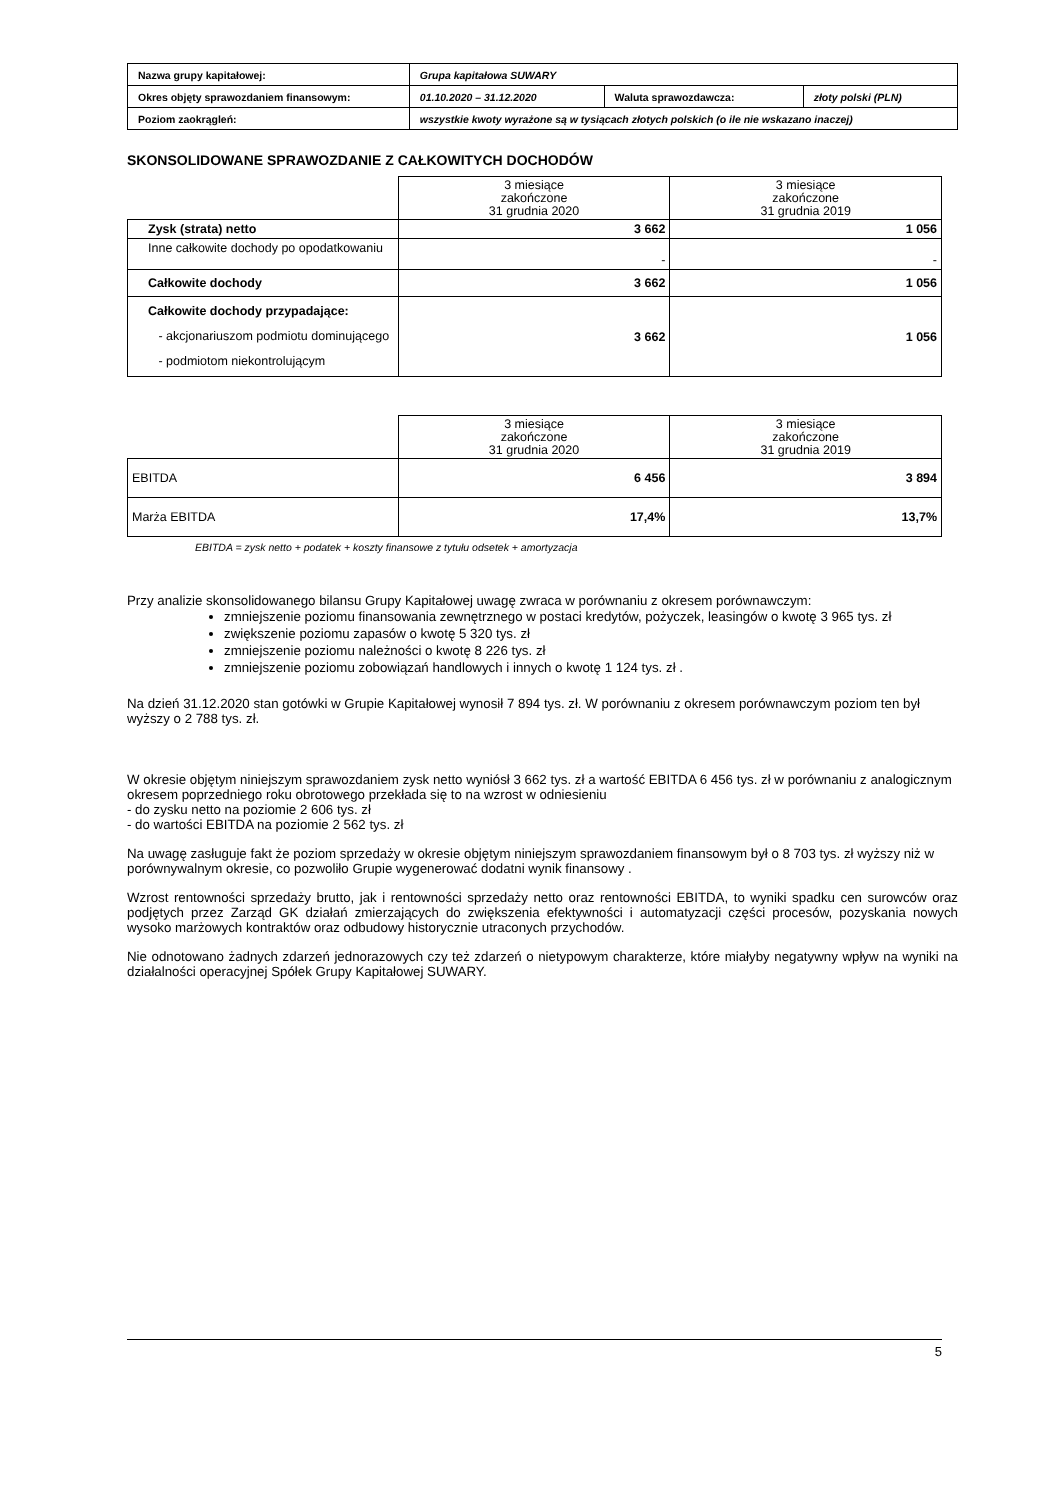| Nazwa grupy kapitałowej: | Grupa kapitałowa SUWARY | | |
| Okres objęty sprawozdaniem finansowym: | 01.10.2020 – 31.12.2020 | Waluta sprawozdawcza: | złoty polski (PLN) |
| Poziom zaokrągleń: | wszystkie kwoty wyrażone są w tysiącach złotych polskich (o ile nie wskazano inaczej) | | |
SKONSOLIDOWANE SPRAWOZDANIE Z CAŁKOWITYCH DOCHODÓW
| | 3 miesiące zakończone 31 grudnia 2020 | 3 miesiące zakończone 31 grudnia 2019 |
| --- | --- | --- |
| Zysk (strata) netto | 3 662 | 1 056 |
| Inne całkowite dochody po opodatkowaniu | - | - |
| Całkowite dochody | 3 662 | 1 056 |
| Całkowite dochody przypadające: - akcjonariuszom podmiotu dominującego - podmiotom niekontrolującym | 3 662 | 1 056 |
| | 3 miesiące zakończone 31 grudnia 2020 | 3 miesiące zakończone 31 grudnia 2019 |
| --- | --- | --- |
| EBITDA | 6 456 | 3 894 |
| Marża EBITDA | 17,4% | 13,7% |
EBITDA = zysk netto + podatek + koszty finansowe z tytułu odsetek + amortyzacja
Przy analizie skonsolidowanego bilansu Grupy Kapitałowej uwagę zwraca w porównaniu z okresem porównawczym:
zmniejszenie poziomu finansowania zewnętrznego w postaci kredytów, pożyczek, leasingów o kwotę 3 965 tys. zł
zwiększenie poziomu zapasów o kwotę 5 320 tys. zł
zmniejszenie poziomu należności o kwotę 8 226 tys. zł
zmniejszenie poziomu zobowiązań handlowych i innych o kwotę 1 124 tys. zł .
Na dzień 31.12.2020 stan gotówki w Grupie Kapitałowej wynosił 7 894 tys. zł. W porównaniu z okresem porównawczym poziom ten był wyższy o 2 788 tys. zł.
W okresie objętym niniejszym sprawozdaniem zysk netto wyniósł 3 662 tys. zł a wartość EBITDA 6 456 tys. zł w porównaniu z analogicznym okresem poprzedniego roku obrotowego przekłada się to na wzrost w odniesieniu
- do zysku netto na poziomie 2 606 tys. zł
- do wartości EBITDA na poziomie 2 562 tys. zł
Na uwagę zasługuje fakt że poziom sprzedaży w okresie objętym niniejszym sprawozdaniem finansowym był o 8 703 tys. zł wyższy niż w porównywalnym okresie, co pozwoliło Grupie wygenerować dodatni wynik finansowy .
Wzrost rentowności sprzedaży brutto, jak i rentowności sprzedaży netto oraz rentowności EBITDA, to wyniki spadku cen surowców oraz podjętych przez Zarząd GK działań zmierzających do zwiększenia efektywności i automatyzacji części procesów, pozyskania nowych wysoko marżowych kontraktów oraz odbudowy historycznie utraconych przychodów.
Nie odnotowano żadnych zdarzeń jednorazowych czy też zdarzeń o nietypowym charakterze, które miałyby negatywny wpływ na wyniki na działalności operacyjnej Spółek Grupy Kapitałowej SUWARY.
5